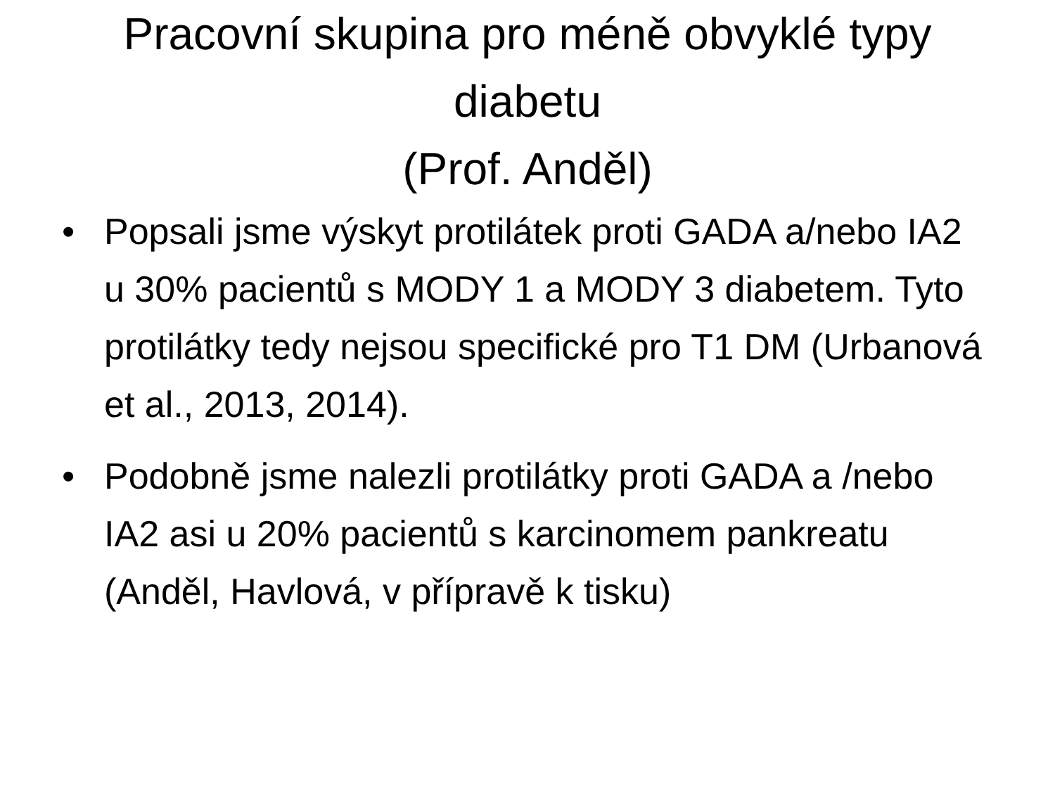Pracovní skupina pro méně obvyklé typy diabetu
(Prof. Anděl)
• Popsali jsme výskyt protilátek proti GADA a/nebo IA2 u 30% pacientů s MODY 1 a MODY 3 diabetem. Tyto protilátky tedy nejsou specifické pro T1 DM (Urbanová et al., 2013, 2014).
• Podobně jsme nalezli protilátky proti GADA a /nebo IA2 asi u 20% pacientů s karcinomem pankreatu (Anděl, Havlová, v přípravě k tisku)